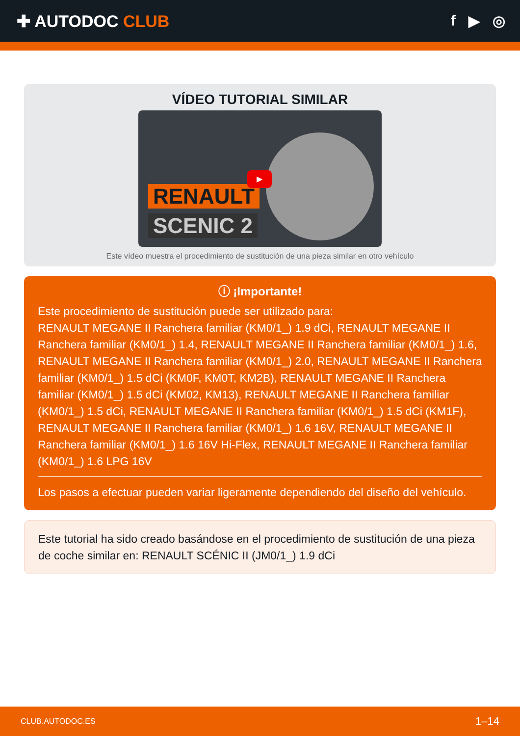✚ AUTODOC CLUB f ▶ ◎
VÍDEO TUTORIAL SIMILAR
RENAULT
SCENIC 2
▶
Este vídeo muestra el procedimiento de sustitución de una pieza similar en otro vehículo
ⓘ ¡Importante!
Este procedimiento de sustitución puede ser utilizado para:
RENAULT MEGANE II Ranchera familiar (KM0/1_) 1.9 dCi, RENAULT MEGANE II Ranchera familiar (KM0/1_) 1.4, RENAULT MEGANE II Ranchera familiar (KM0/1_) 1.6, RENAULT MEGANE II Ranchera familiar (KM0/1_) 2.0, RENAULT MEGANE II Ranchera familiar (KM0/1_) 1.5 dCi (KM0F, KM0T, KM2B), RENAULT MEGANE II Ranchera familiar (KM0/1_) 1.5 dCi (KM02, KM13), RENAULT MEGANE II Ranchera familiar (KM0/1_) 1.5 dCi, RENAULT MEGANE II Ranchera familiar (KM0/1_) 1.5 dCi (KM1F), RENAULT MEGANE II Ranchera familiar (KM0/1_) 1.6 16V, RENAULT MEGANE II Ranchera familiar (KM0/1_) 1.6 16V Hi-Flex, RENAULT MEGANE II Ranchera familiar (KM0/1_) 1.6 LPG 16V
Los pasos a efectuar pueden variar ligeramente dependiendo del diseño del vehículo.
Este tutorial ha sido creado basándose en el procedimiento de sustitución de una pieza de coche similar en: RENAULT SCÉNIC II (JM0/1_) 1.9 dCi
CLUB.AUTODOC.ES 1–14